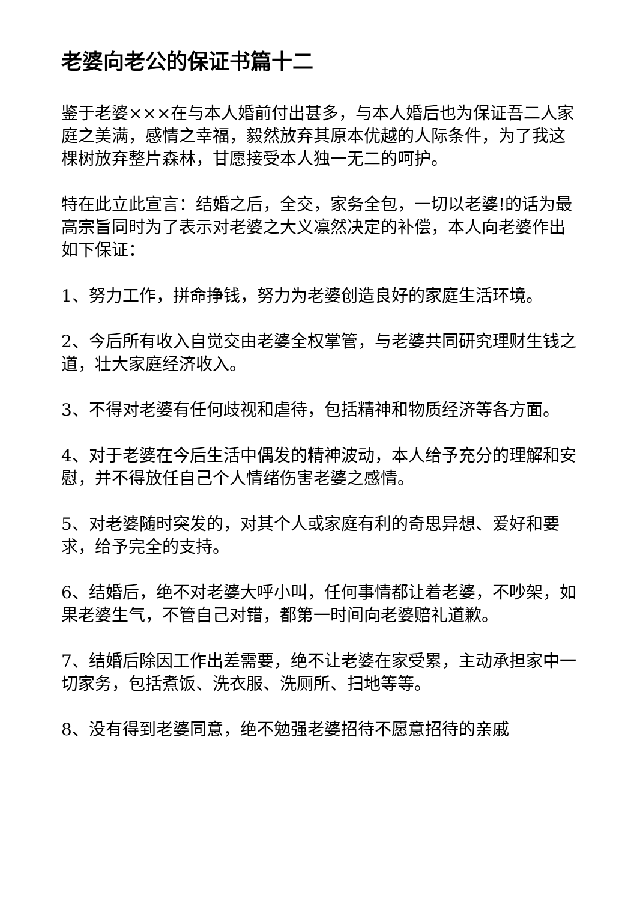老婆向老公的保证书篇十二
鉴于老婆×××在与本人婚前付出甚多，与本人婚后也为保证吾二人家庭之美满，感情之幸福，毅然放弃其原本优越的人际条件，为了我这棵树放弃整片森林，甘愿接受本人独一无二的呵护。
特在此立此宣言：结婚之后，全交，家务全包，一切以老婆!的话为最高宗旨同时为了表示对老婆之大义凛然决定的补偿，本人向老婆作出如下保证：
1、努力工作，拼命挣钱，努力为老婆创造良好的家庭生活环境。
2、今后所有收入自觉交由老婆全权掌管，与老婆共同研究理财生钱之道，壮大家庭经济收入。
3、不得对老婆有任何歧视和虐待，包括精神和物质经济等各方面。
4、对于老婆在今后生活中偶发的精神波动，本人给予充分的理解和安慰，并不得放任自己个人情绪伤害老婆之感情。
5、对老婆随时突发的，对其个人或家庭有利的奇思异想、爱好和要求，给予完全的支持。
6、结婚后，绝不对老婆大呼小叫，任何事情都让着老婆，不吵架，如果老婆生气，不管自己对错，都第一时间向老婆赔礼道歉。
7、结婚后除因工作出差需要，绝不让老婆在家受累，主动承担家中一切家务，包括煮饭、洗衣服、洗厕所、扫地等等。
8、没有得到老婆同意，绝不勉强老婆招待不愿意招待的亲戚